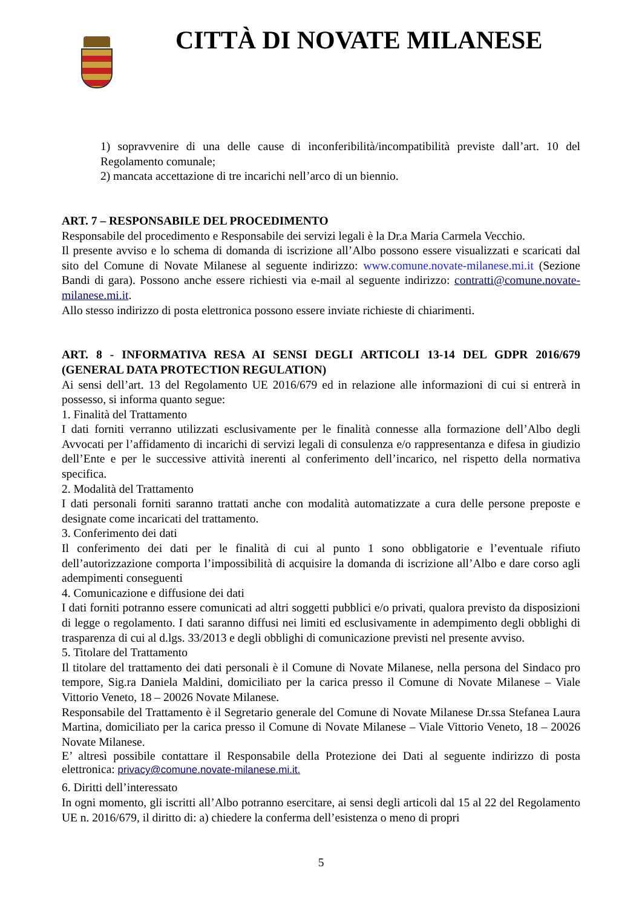CITTÀ DI NOVATE MILANESE
1) sopravvenire di una delle cause di inconferibilità/incompatibilità previste dall’art. 10 del Regolamento comunale;
2) mancata accettazione di tre incarichi nell’arco di un biennio.
ART. 7 – RESPONSABILE DEL PROCEDIMENTO
Responsabile del procedimento e Responsabile dei servizi legali è la Dr.a Maria Carmela Vecchio.
Il presente avviso e lo schema di domanda di iscrizione all’Albo possono essere visualizzati e scaricati dal sito del Comune di Novate Milanese al seguente indirizzo: www.comune.novate-milanese.mi.it (Sezione Bandi di gara). Possono anche essere richiesti via e-mail al seguente indirizzo: contratti@comune.novate-milanese.mi.it.
Allo stesso indirizzo di posta elettronica possono essere inviate richieste di chiarimenti.
ART. 8 - INFORMATIVA RESA AI SENSI DEGLI ARTICOLI 13-14 DEL GDPR 2016/679 (GENERAL DATA PROTECTION REGULATION)
Ai sensi dell’art. 13 del Regolamento UE 2016/679 ed in relazione alle informazioni di cui si entrerà in possesso, si informa quanto segue:
1. Finalità del Trattamento
I dati forniti verranno utilizzati esclusivamente per le finalità connesse alla formazione dell’Albo degli Avvocati per l’affidamento di incarichi di servizi legali di consulenza e/o rappresentanza e difesa in giudizio dell’Ente e per le successive attività inerenti al conferimento dell’incarico, nel rispetto della normativa specifica.
2. Modalità del Trattamento
I dati personali forniti saranno trattati anche con modalità automatizzate a cura delle persone preposte e designate come incaricati del trattamento.
3. Conferimento dei dati
Il conferimento dei dati per le finalità di cui al punto 1 sono obbligatorie e l’eventuale rifiuto dell’autorizzazione comporta l’impossibilità di acquisire la domanda di iscrizione all’Albo e dare corso agli adempimenti conseguenti
4. Comunicazione e diffusione dei dati
I dati forniti potranno essere comunicati ad altri soggetti pubblici e/o privati, qualora previsto da disposizioni di legge o regolamento. I dati saranno diffusi nei limiti ed esclusivamente in adempimento degli obblighi di trasparenza di cui al d.lgs. 33/2013 e degli obblighi di comunicazione previsti nel presente avviso.
5. Titolare del Trattamento
Il titolare del trattamento dei dati personali è il Comune di Novate Milanese, nella persona del Sindaco pro tempore, Sig.ra Daniela Maldini, domiciliato per la carica presso il Comune di Novate Milanese – Viale Vittorio Veneto, 18 – 20026 Novate Milanese.
Responsabile del Trattamento è il Segretario generale del Comune di Novate Milanese Dr.ssa Stefanea Laura Martina, domiciliato per la carica presso il Comune di Novate Milanese – Viale Vittorio Veneto, 18 – 20026 Novate Milanese.
E’ altresì possibile contattare il Responsabile della Protezione dei Dati al seguente indirizzo di posta elettronica: privacy@comune.novate-milanese.mi.it.
6. Diritti dell’interessato
In ogni momento, gli iscritti all’Albo potranno esercitare, ai sensi degli articoli dal 15 al 22 del Regolamento UE n. 2016/679, il diritto di: a) chiedere la conferma dell’esistenza o meno di propri
5